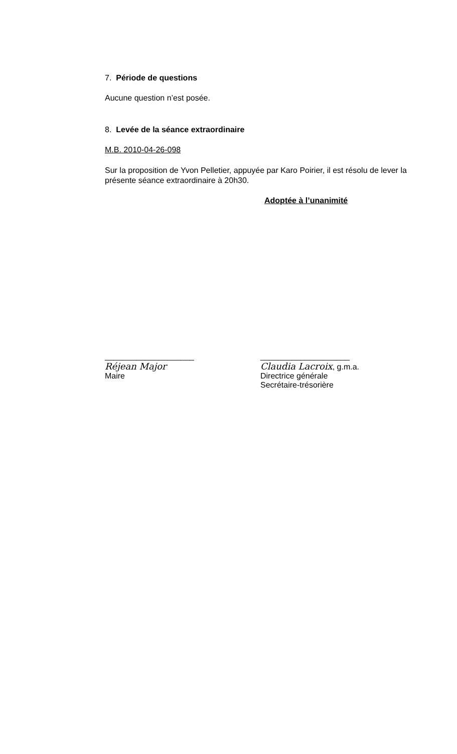7. Période de questions
Aucune question n’est posée.
8. Levée de la séance extraordinaire
M.B. 2010-04-26-098
Sur la proposition de Yvon Pelletier, appuyée par Karo Poirier, il est résolu de lever la présente séance extraordinaire à 20h30.
Adoptée à l’unanimité
____________________
Réjean Major
Maire
____________________
Claudia Lacroix, g.m.a.
Directrice générale
Secrétaire-trésorière